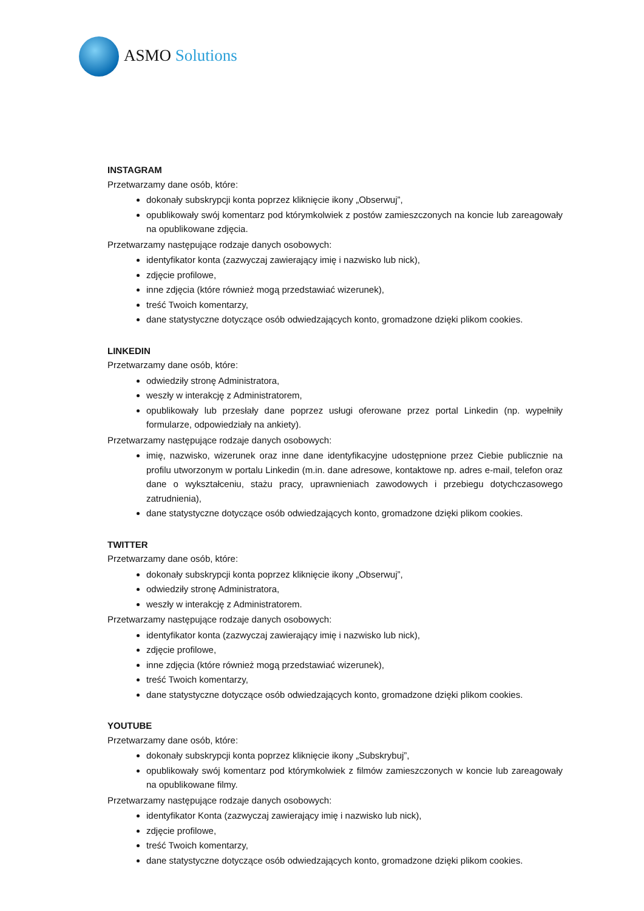ASMO Solutions
INSTAGRAM
Przetwarzamy dane osób, które:
dokonały subskrypcji konta poprzez kliknięcie ikony „Obserwuj”,
opublikowały swój komentarz pod którymkolwiek z postów zamieszczonych na koncie lub zareagowały na opublikowane zdjęcia.
Przetwarzamy następujące rodzaje danych osobowych:
identyfikator konta (zazwyczaj zawierający imię i nazwisko lub nick),
zdjęcie profilowe,
inne zdjęcia (które również mogą przedstawiać wizerunek),
treść Twoich komentarzy,
dane statystyczne dotyczące osób odwiedzających konto, gromadzone dzięki plikom cookies.
LINKEDIN
Przetwarzamy dane osób, które:
odwiedziły stronę Administratora,
weszły w interakcję z Administratorem,
opublikowały lub przesłały dane poprzez usługi oferowane przez portal Linkedin (np. wypełniły formularze, odpowiedziały na ankiety).
Przetwarzamy następujące rodzaje danych osobowych:
imię, nazwisko, wizerunek oraz inne dane identyfikacyjne udostępnione przez Ciebie publicznie na profilu utworzonym w portalu Linkedin (m.in. dane adresowe, kontaktowe np. adres e-mail, telefon oraz dane o wykształceniu, stażu pracy, uprawnieniach zawodowych i przebiegu dotychczasowego zatrudnienia),
dane statystyczne dotyczące osób odwiedzających konto, gromadzone dzięki plikom cookies.
TWITTER
Przetwarzamy dane osób, które:
dokonały subskrypcji konta poprzez kliknięcie ikony „Obserwuj”,
odwiedziły stronę Administratora,
weszły w interakcję z Administratorem.
Przetwarzamy następujące rodzaje danych osobowych:
identyfikator konta (zazwyczaj zawierający imię i nazwisko lub nick),
zdjęcie profilowe,
inne zdjęcia (które również mogą przedstawiać wizerunek),
treść Twoich komentarzy,
dane statystyczne dotyczące osób odwiedzających konto, gromadzone dzięki plikom cookies.
YOUTUBE
Przetwarzamy dane osób, które:
dokonały subskrypcji konta poprzez kliknięcie ikony „Subskrybuj”,
opublikowały swój komentarz pod którymkolwiek z filmów zamieszczonych w koncie lub zareagowały na opublikowane filmy.
Przetwarzamy następujące rodzaje danych osobowych:
identyfikator Konta (zazwyczaj zawierający imię i nazwisko lub nick),
zdjęcie profilowe,
treść Twoich komentarzy,
dane statystyczne dotyczące osób odwiedzających konto, gromadzone dzięki plikom cookies.